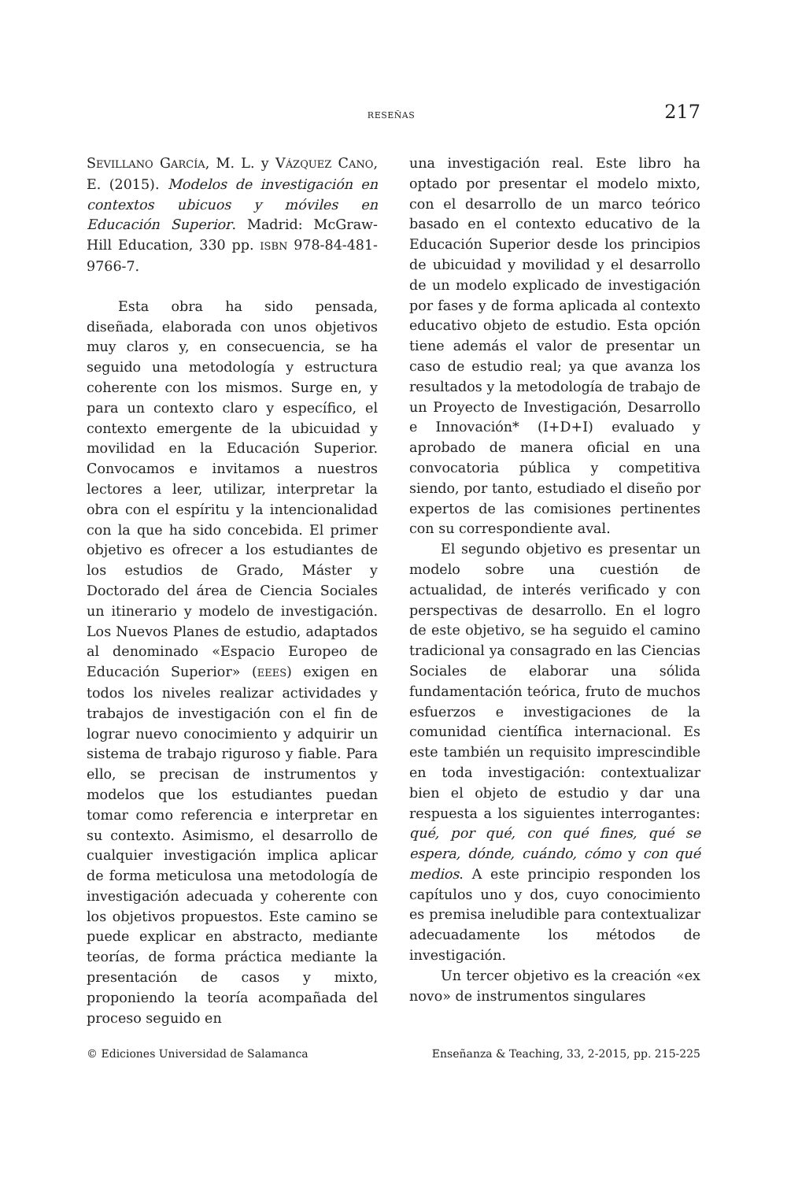RESEÑAS 217
SEVILLANO GARCÍA, M. L. y VÁZQUEZ CANO, E. (2015). Modelos de investigación en contextos ubicuos y móviles en Educación Superior. Madrid: McGraw-Hill Education, 330 pp. ISBN 978-84-481-9766-7.
Esta obra ha sido pensada, diseñada, elaborada con unos objetivos muy claros y, en consecuencia, se ha seguido una metodología y estructura coherente con los mismos. Surge en, y para un contexto claro y específico, el contexto emergente de la ubicuidad y movilidad en la Educación Superior. Convocamos e invitamos a nuestros lectores a leer, utilizar, interpretar la obra con el espíritu y la intencionalidad con la que ha sido concebida. El primer objetivo es ofrecer a los estudiantes de los estudios de Grado, Máster y Doctorado del área de Ciencia Sociales un itinerario y modelo de investigación. Los Nuevos Planes de estudio, adaptados al denominado «Espacio Europeo de Educación Superior» (EEES) exigen en todos los niveles realizar actividades y trabajos de investigación con el fin de lograr nuevo conocimiento y adquirir un sistema de trabajo riguroso y fiable. Para ello, se precisan de instrumentos y modelos que los estudiantes puedan tomar como referencia e interpretar en su contexto. Asimismo, el desarrollo de cualquier investigación implica aplicar de forma meticulosa una metodología de investigación adecuada y coherente con los objetivos propuestos. Este camino se puede explicar en abstracto, mediante teorías, de forma práctica mediante la presentación de casos y mixto, proponiendo la teoría acompañada del proceso seguido en
una investigación real. Este libro ha optado por presentar el modelo mixto, con el desarrollo de un marco teórico basado en el contexto educativo de la Educación Superior desde los principios de ubicuidad y movilidad y el desarrollo de un modelo explicado de investigación por fases y de forma aplicada al contexto educativo objeto de estudio. Esta opción tiene además el valor de presentar un caso de estudio real; ya que avanza los resultados y la metodología de trabajo de un Proyecto de Investigación, Desarrollo e Innovación* (I+D+I) evaluado y aprobado de manera oficial en una convocatoria pública y competitiva siendo, por tanto, estudiado el diseño por expertos de las comisiones pertinentes con su correspondiente aval.
El segundo objetivo es presentar un modelo sobre una cuestión de actualidad, de interés verificado y con perspectivas de desarrollo. En el logro de este objetivo, se ha seguido el camino tradicional ya consagrado en las Ciencias Sociales de elaborar una sólida fundamentación teórica, fruto de muchos esfuerzos e investigaciones de la comunidad científica internacional. Es este también un requisito imprescindible en toda investigación: contextualizar bien el objeto de estudio y dar una respuesta a los siguientes interrogantes: qué, por qué, con qué fines, qué se espera, dónde, cuándo, cómo y con qué medios. A este principio responden los capítulos uno y dos, cuyo conocimiento es premisa ineludible para contextualizar adecuadamente los métodos de investigación.
Un tercer objetivo es la creación «ex novo» de instrumentos singulares
© Ediciones Universidad de Salamanca Enseñanza & Teaching, 33, 2-2015, pp. 215-225